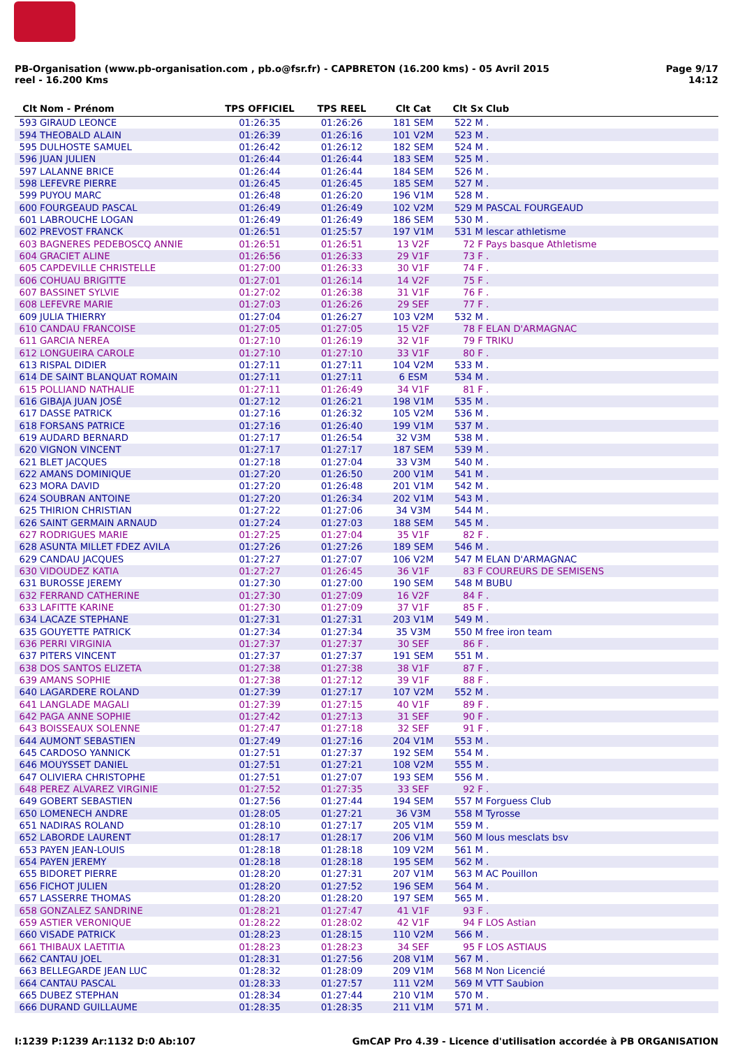PB-Organisation (www.pb-organisation.com , pb.o@fsr.fr) - CAPBRETON (16.200 kms) - 05 Avril 2015
reel - 16.200 Kms
Page 9/17
14:12
| Clt | Nom - Prénom | TPS OFFICIEL | TPS REEL | Clt Cat | Clt Sx | Club |
| --- | --- | --- | --- | --- | --- | --- |
| 593 | GIRAUD LEONCE | 01:26:35 | 01:26:26 | 181 SEM | 522 M | . |
| 594 | THEOBALD ALAIN | 01:26:39 | 01:26:16 | 101 V2M | 523 M | . |
| 595 | DULHOSTE SAMUEL | 01:26:42 | 01:26:12 | 182 SEM | 524 M | . |
| 596 | JUAN JULIEN | 01:26:44 | 01:26:44 | 183 SEM | 525 M | . |
| 597 | LALANNE BRICE | 01:26:44 | 01:26:44 | 184 SEM | 526 M | . |
| 598 | LEFEVRE PIERRE | 01:26:45 | 01:26:45 | 185 SEM | 527 M | . |
| 599 | PUYOU MARC | 01:26:48 | 01:26:20 | 196 V1M | 528 M | . |
| 600 | FOURGEAUD PASCAL | 01:26:49 | 01:26:49 | 102 V2M | 529 M | PASCAL FOURGEAUD |
| 601 | LABROUCHE LOGAN | 01:26:49 | 01:26:49 | 186 SEM | 530 M | . |
| 602 | PREVOST FRANCK | 01:26:51 | 01:25:57 | 197 V1M | 531 M | lescar athletisme |
| 603 | BAGNERES PEDEBOSCQ ANNIE | 01:26:51 | 01:26:51 | 13 V2F | 72 F | Pays basque Athletisme |
| 604 | GRACIET ALINE | 01:26:56 | 01:26:33 | 29 V1F | 73 F | . |
| 605 | CAPDEVILLE CHRISTELLE | 01:27:00 | 01:26:33 | 30 V1F | 74 F | . |
| 606 | COHUAU BRIGITTE | 01:27:01 | 01:26:14 | 14 V2F | 75 F | . |
| 607 | BASSINET SYLVIE | 01:27:02 | 01:26:38 | 31 V1F | 76 F | . |
| 608 | LEFEVRE MARIE | 01:27:03 | 01:26:26 | 29 SEF | 77 F | . |
| 609 | JULIA THIERRY | 01:27:04 | 01:26:27 | 103 V2M | 532 M | . |
| 610 | CANDAU FRANCOISE | 01:27:05 | 01:27:05 | 15 V2F | 78 F | ELAN D'ARMAGNAC |
| 611 | GARCIA NEREA | 01:27:10 | 01:26:19 | 32 V1F | 79 F | TRIKU |
| 612 | LONGUEIRA CAROLE | 01:27:10 | 01:27:10 | 33 V1F | 80 F | . |
| 613 | RISPAL DIDIER | 01:27:11 | 01:27:11 | 104 V2M | 533 M | . |
| 614 | DE SAINT BLANQUAT ROMAIN | 01:27:11 | 01:27:11 | 6 ESM | 534 M | . |
| 615 | POLLIAND NATHALIE | 01:27:11 | 01:26:49 | 34 V1F | 81 F | . |
| 616 | GIBAJA JUAN JOSÉ | 01:27:12 | 01:26:21 | 198 V1M | 535 M | . |
| 617 | DASSE PATRICK | 01:27:16 | 01:26:32 | 105 V2M | 536 M | . |
| 618 | FORSANS PATRICE | 01:27:16 | 01:26:40 | 199 V1M | 537 M | . |
| 619 | AUDARD BERNARD | 01:27:17 | 01:26:54 | 32 V3M | 538 M | . |
| 620 | VIGNON VINCENT | 01:27:17 | 01:27:17 | 187 SEM | 539 M | . |
| 621 | BLET JACQUES | 01:27:18 | 01:27:04 | 33 V3M | 540 M | . |
| 622 | AMANS DOMINIQUE | 01:27:20 | 01:26:50 | 200 V1M | 541 M | . |
| 623 | MORA DAVID | 01:27:20 | 01:26:48 | 201 V1M | 542 M | . |
| 624 | SOUBRAN ANTOINE | 01:27:20 | 01:26:34 | 202 V1M | 543 M | . |
| 625 | THIRION CHRISTIAN | 01:27:22 | 01:27:06 | 34 V3M | 544 M | . |
| 626 | SAINT GERMAIN ARNAUD | 01:27:24 | 01:27:03 | 188 SEM | 545 M | . |
| 627 | RODRIGUES MARIE | 01:27:25 | 01:27:04 | 35 V1F | 82 F | . |
| 628 | ASUNTA MILLET FDEZ AVILA | 01:27:26 | 01:27:26 | 189 SEM | 546 M | . |
| 629 | CANDAU JACQUES | 01:27:27 | 01:27:07 | 106 V2M | 547 M | ELAN D'ARMAGNAC |
| 630 | VIDOUDEZ KATIA | 01:27:27 | 01:26:45 | 36 V1F | 83 F | COUREURS DE SEMISENS |
| 631 | BUROSSE JEREMY | 01:27:30 | 01:27:00 | 190 SEM | 548 M | BUBU |
| 632 | FERRAND CATHERINE | 01:27:30 | 01:27:09 | 16 V2F | 84 F | . |
| 633 | LAFITTE KARINE | 01:27:30 | 01:27:09 | 37 V1F | 85 F | . |
| 634 | LACAZE STEPHANE | 01:27:31 | 01:27:31 | 203 V1M | 549 M | . |
| 635 | GOUYETTE PATRICK | 01:27:34 | 01:27:34 | 35 V3M | 550 M | free iron team |
| 636 | PERRI VIRGINIA | 01:27:37 | 01:27:37 | 30 SEF | 86 F | . |
| 637 | PITERS VINCENT | 01:27:37 | 01:27:37 | 191 SEM | 551 M | . |
| 638 | DOS SANTOS ELIZETA | 01:27:38 | 01:27:38 | 38 V1F | 87 F | . |
| 639 | AMANS SOPHIE | 01:27:38 | 01:27:12 | 39 V1F | 88 F | . |
| 640 | LAGARDERE ROLAND | 01:27:39 | 01:27:17 | 107 V2M | 552 M | . |
| 641 | LANGLADE MAGALI | 01:27:39 | 01:27:15 | 40 V1F | 89 F | . |
| 642 | PAGA ANNE SOPHIE | 01:27:42 | 01:27:13 | 31 SEF | 90 F | . |
| 643 | BOISSEAUX SOLENNE | 01:27:47 | 01:27:18 | 32 SEF | 91 F | . |
| 644 | AUMONT SEBASTIEN | 01:27:49 | 01:27:16 | 204 V1M | 553 M | . |
| 645 | CARDOSO YANNICK | 01:27:51 | 01:27:37 | 192 SEM | 554 M | . |
| 646 | MOUYSSET DANIEL | 01:27:51 | 01:27:21 | 108 V2M | 555 M | . |
| 647 | OLIVIERA CHRISTOPHE | 01:27:51 | 01:27:07 | 193 SEM | 556 M | . |
| 648 | PEREZ ALVAREZ VIRGINIE | 01:27:52 | 01:27:35 | 33 SEF | 92 F | . |
| 649 | GOBERT SEBASTIEN | 01:27:56 | 01:27:44 | 194 SEM | 557 M | Forguess Club |
| 650 | LOMENECH ANDRE | 01:28:05 | 01:27:21 | 36 V3M | 558 M | Tyrosse |
| 651 | NADIRAS ROLAND | 01:28:10 | 01:27:17 | 205 V1M | 559 M | . |
| 652 | LABORDE LAURENT | 01:28:17 | 01:28:17 | 206 V1M | 560 M | lous mesclats bsv |
| 653 | PAYEN JEAN-LOUIS | 01:28:18 | 01:28:18 | 109 V2M | 561 M | . |
| 654 | PAYEN JEREMY | 01:28:18 | 01:28:18 | 195 SEM | 562 M | . |
| 655 | BIDORET PIERRE | 01:28:20 | 01:27:31 | 207 V1M | 563 M | AC Pouillon |
| 656 | FICHOT JULIEN | 01:28:20 | 01:27:52 | 196 SEM | 564 M | . |
| 657 | LASSERRE THOMAS | 01:28:20 | 01:28:20 | 197 SEM | 565 M | . |
| 658 | GONZALEZ SANDRINE | 01:28:21 | 01:27:47 | 41 V1F | 93 F | . |
| 659 | ASTIER VERONIQUE | 01:28:22 | 01:28:02 | 42 V1F | 94 F | LOS Astian |
| 660 | VISADE PATRICK | 01:28:23 | 01:28:15 | 110 V2M | 566 M | . |
| 661 | THIBAUX LAETITIA | 01:28:23 | 01:28:23 | 34 SEF | 95 F | LOS ASTIAUS |
| 662 | CANTAU JOEL | 01:28:31 | 01:27:56 | 208 V1M | 567 M | . |
| 663 | BELLEGARDE JEAN LUC | 01:28:32 | 01:28:09 | 209 V1M | 568 M | Non Licencié |
| 664 | CANTAU PASCAL | 01:28:33 | 01:27:57 | 111 V2M | 569 M | VTT Saubion |
| 665 | DUBEZ STEPHAN | 01:28:34 | 01:27:44 | 210 V1M | 570 M | . |
| 666 | DURAND GUILLAUME | 01:28:35 | 01:28:35 | 211 V1M | 571 M | . |
I:1239 P:1239 Ar:1132 D:0 Ab:107
GmCAP Pro 4.39 - Licence d'utilisation accordée à PB ORGANISATION